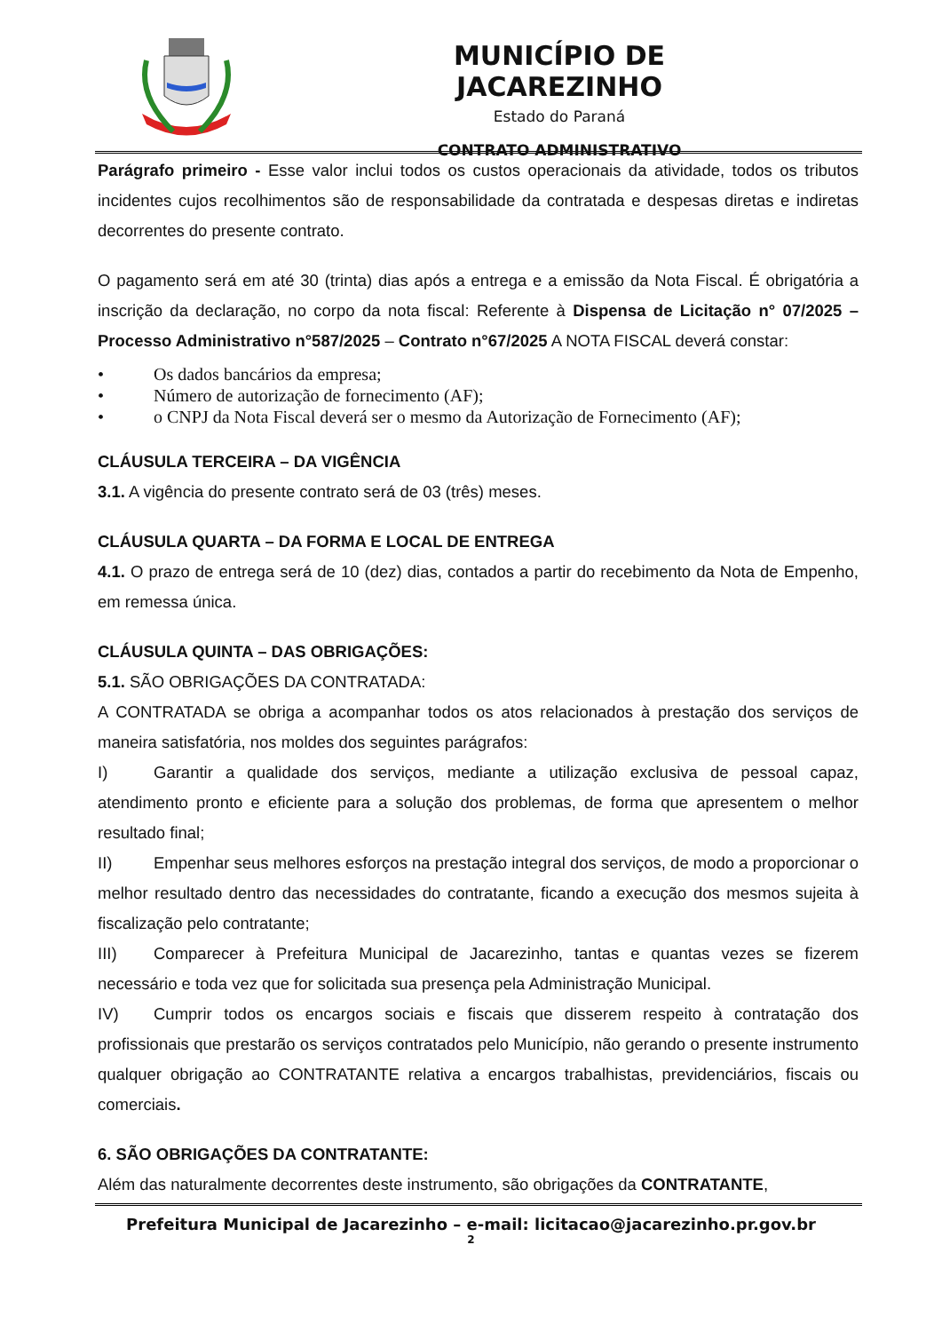MUNICÍPIO DE JACAREZINHO
Estado do Paraná
CONTRATO ADMINISTRATIVO
Parágrafo primeiro - Esse valor inclui todos os custos operacionais da atividade, todos os tributos incidentes cujos recolhimentos são de responsabilidade da contratada e despesas diretas e indiretas decorrentes do presente contrato.
O pagamento será em até 30 (trinta) dias após a entrega e a emissão da Nota Fiscal. É obrigatória a inscrição da declaração, no corpo da nota fiscal: Referente à Dispensa de Licitação n° 07/2025 – Processo Administrativo n°587/2025 – Contrato n°67/2025 A NOTA FISCAL deverá constar:
• Os dados bancários da empresa;
• Número de autorização de fornecimento (AF);
• o CNPJ da Nota Fiscal deverá ser o mesmo da Autorização de Fornecimento (AF);
CLÁUSULA TERCEIRA – DA VIGÊNCIA
3.1. A vigência do presente contrato será de 03 (três) meses.
CLÁUSULA QUARTA – DA FORMA E LOCAL DE ENTREGA
4.1. O prazo de entrega será de 10 (dez) dias, contados a partir do recebimento da Nota de Empenho, em remessa única.
CLÁUSULA QUINTA – DAS OBRIGAÇÕES:
5.1. SÃO OBRIGAÇÕES DA CONTRATADA:
A CONTRATADA se obriga a acompanhar todos os atos relacionados à prestação dos serviços de maneira satisfatória, nos moldes dos seguintes parágrafos:
I) Garantir a qualidade dos serviços, mediante a utilização exclusiva de pessoal capaz, atendimento pronto e eficiente para a solução dos problemas, de forma que apresentem o melhor resultado final;
II) Empenhar seus melhores esforços na prestação integral dos serviços, de modo a proporcionar o melhor resultado dentro das necessidades do contratante, ficando a execução dos mesmos sujeita à fiscalização pelo contratante;
III) Comparecer à Prefeitura Municipal de Jacarezinho, tantas e quantas vezes se fizerem necessário e toda vez que for solicitada sua presença pela Administração Municipal.
IV) Cumprir todos os encargos sociais e fiscais que disserem respeito à contratação dos profissionais que prestarão os serviços contratados pelo Município, não gerando o presente instrumento qualquer obrigação ao CONTRATANTE relativa a encargos trabalhistas, previdenciários, fiscais ou comerciais.
6. SÃO OBRIGAÇÕES DA CONTRATANTE:
Além das naturalmente decorrentes deste instrumento, são obrigações da CONTRATANTE,
Prefeitura Municipal de Jacarezinho – e-mail: licitacao@jacarezinho.pr.gov.br
2